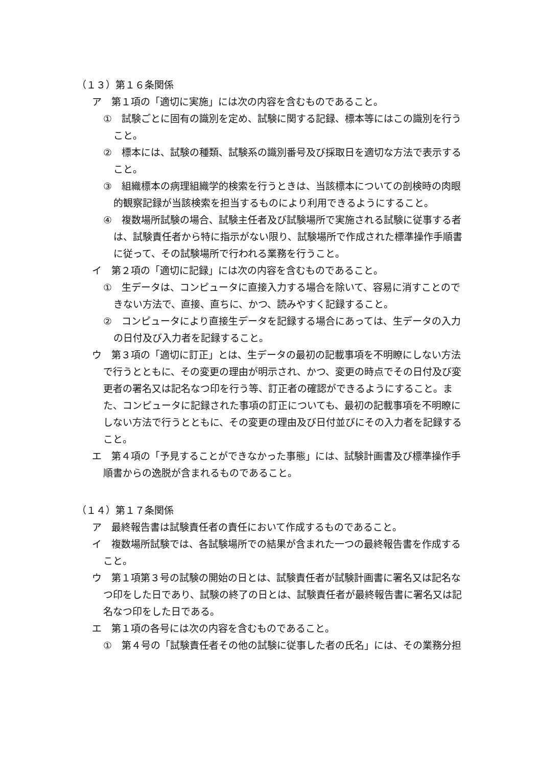（１３）第１６条関係
ア　第１項の「適切に実施」には次の内容を含むものであること。
①　試験ごとに固有の識別を定め、試験に関する記録、標本等にはこの識別を行うこと。
②　標本には、試験の種類、試験系の識別番号及び採取日を適切な方法で表示すること。
③　組織標本の病理組織学的検索を行うときは、当該標本についての剖検時の肉眼的観察記録が当該検索を担当するものにより利用できるようにすること。
④　複数場所試験の場合、試験主任者及び試験場所で実施される試験に従事する者は、試験責任者から特に指示がない限り、試験場所で作成された標準操作手順書に従って、その試験場所で行われる業務を行うこと。
イ　第２項の「適切に記録」には次の内容を含むものであること。
①　生データは、コンピュータに直接入力する場合を除いて、容易に消すことのできない方法で、直接、直ちに、かつ、読みやすく記録すること。
②　コンピュータにより直接生データを記録する場合にあっては、生データの入力の日付及び入力者を記録すること。
ウ　第３項の「適切に訂正」とは、生データの最初の記載事項を不明瞭にしない方法で行うとともに、その変更の理由が明示され、かつ、変更の時点でその日付及び変更者の署名又は記名なつ印を行う等、訂正者の確認ができるようにすること。また、コンピュータに記録された事項の訂正についても、最初の記載事項を不明瞭にしない方法で行うとともに、その変更の理由及び日付並びにその入力者を記録すること。
エ　第４項の「予見することができなかった事態」には、試験計画書及び標準操作手順書からの逸脱が含まれるものであること。
（１４）第１７条関係
ア　最終報告書は試験責任者の責任において作成するものであること。
イ　複数場所試験では、各試験場所での結果が含まれた一つの最終報告書を作成すること。
ウ　第１項第３号の試験の開始の日とは、試験責任者が試験計画書に署名又は記名なつ印をした日であり、試験の終了の日とは、試験責任者が最終報告書に署名又は記名なつ印をした日である。
エ　第１項の各号には次の内容を含むものであること。
①　第４号の「試験責任者その他の試験に従事した者の氏名」には、その業務分担